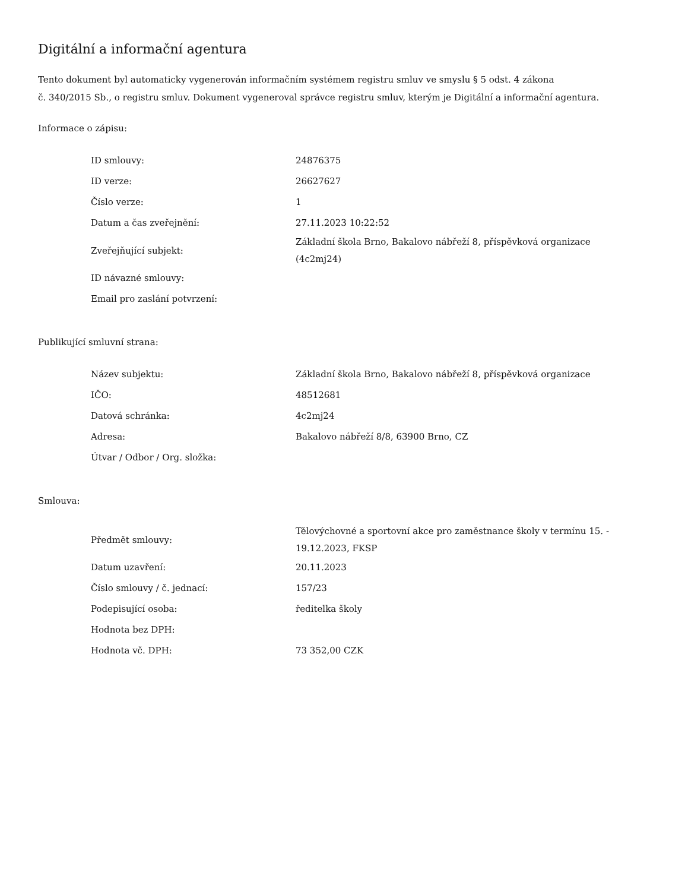Digitální a informační agentura
Tento dokument byl automaticky vygenerován informačním systémem registru smluv ve smyslu § 5 odst. 4 zákona
č. 340/2015 Sb., o registru smluv. Dokument vygeneroval správce registru smluv, kterým je Digitální a informační agentura.
Informace o zápisu:
| ID smlouvy: | 24876375 |
| ID verze: | 26627627 |
| Číslo verze: | 1 |
| Datum a čas zveřejnění: | 27.11.2023 10:22:52 |
| Zveřejňující subjekt: | Základní škola Brno, Bakalovo nábřeží 8, příspěvková organizace (4c2mj24) |
| ID návazné smlouvy: | |
| Email pro zaslání potvrzení: | |
Publikující smluvní strana:
| Název subjektu: | Základní škola Brno, Bakalovo nábřeží 8, příspěvková organizace |
| IČO: | 48512681 |
| Datová schránka: | 4c2mj24 |
| Adresa: | Bakalovo nábřeží 8/8, 63900 Brno, CZ |
| Útvar / Odbor / Org. složka: | |
Smlouva:
| Předmět smlouvy: | Tělovýchovné a sportovní akce pro zaměstnance školy v termínu 15. - 19.12.2023, FKSP |
| Datum uzavření: | 20.11.2023 |
| Číslo smlouvy / č. jednací: | 157/23 |
| Podepisující osoba: | ředitelka školy |
| Hodnota bez DPH: | |
| Hodnota vč. DPH: | 73 352,00 CZK |